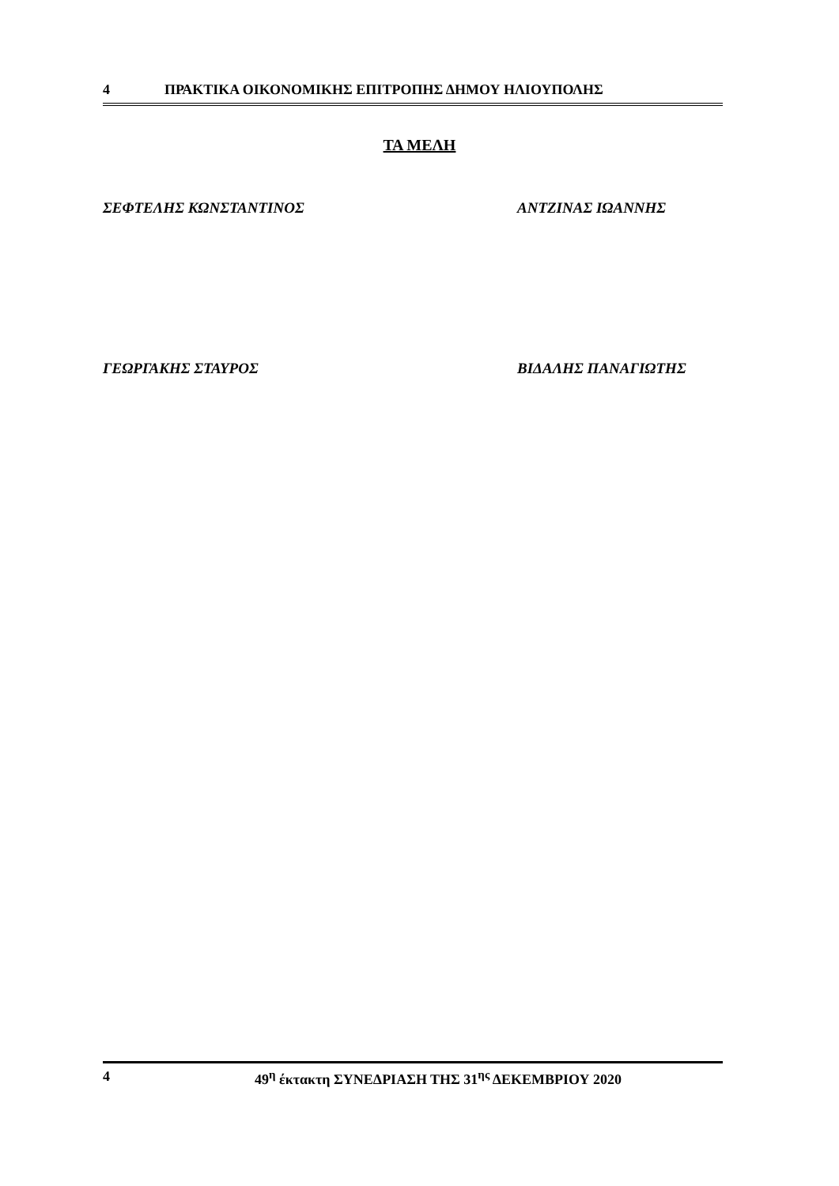4 ΠΡΑΚΤΙΚΑ ΟΙΚΟΝΟΜΙΚΗΣ ΕΠΙΤΡΟΠΗΣ ΔΗΜΟΥ ΗΛΙΟΥΠΟΛΗΣ
ΤΑ ΜΕΛΗ
ΣΕΦΤΕΛΗΣ ΚΩΝΣΤΑΝΤΙΝΟΣ ΑΝΤΖΙΝΑΣ ΙΩΑΝΝΗΣ
ΓΕΩΡΓΑΚΗΣ ΣΤΑΥΡΟΣ ΒΙΔΑΛΗΣ ΠΑΝΑΓΙΩΤΗΣ
4 49<sup>η</sup> έκτακτη ΣΥΝΕΔΡΙΑΣΗ ΤΗΣ 31<sup>ης</sup> ΔΕΚΕΜΒΡΙΟΥ 2020